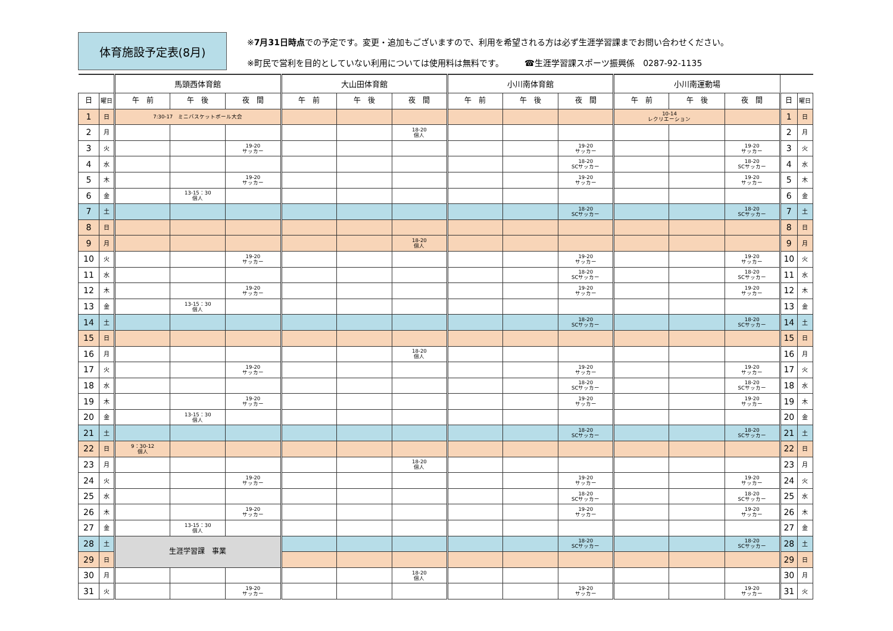体育施設予定表(8月)
※7月31日時点での予定です。変更・追加もございますので、利用を希望される方は必ず生涯学習課までお問い合わせください。
※町民で営利を目的としていない利用については使用料は無料です。　　　☎生涯学習課スポーツ振興係　0287-92-1135
| | | 馬頭西体育館 | | | 大山田体育館 | | | 小川南体育館 | | | 小川南運動場 | | | | |
| --- | --- | --- | --- | --- | --- | --- | --- | --- | --- | --- | --- | --- | --- | --- | --- |
| 日 | 曜日 | 午 前 | 午 後 | 夜 間 | 午 前 | 午 後 | 夜 間 | 午 前 | 午 後 | 夜 間 | 午 前 | 午 後 | 夜 間 | 日 | 曜日 |
| 1 | 日 | 7:30-17 ミニバスケットボール大会 | | | | | | | | | 10-14 レクリエーション | | | 1 | 日 |
| 2 | 月 | | | | | | 18-20 個人 | | | | | | | 2 | 月 |
| 3 | 火 | | | 19-20 サッカー | | | | | | 19-20 サッカー | | | 19-20 サッカー | 3 | 火 |
| 4 | 水 | | | | | | | | | 18-20 SCサッカー | | | 18-20 SCサッカー | 4 | 水 |
| 5 | 木 | | | 19-20 サッカー | | | | | | 19-20 サッカー | | | 19-20 サッカー | 5 | 木 |
| 6 | 金 | | 13-15：30 個人 | | | | | | | | | | | 6 | 金 |
| 7 | 土 | | | | | | | | | 18-20 SCサッカー | | | 18-20 SCサッカー | 7 | 土 |
| 8 | 日 | | | | | | | | | | | | | 8 | 日 |
| 9 | 月 | | | | | | 18-20 個人 | | | | | | | 9 | 月 |
| 10 | 火 | | | 19-20 サッカー | | | | | | 19-20 サッカー | | | 19-20 サッカー | 10 | 火 |
| 11 | 水 | | | | | | | | | 18-20 SCサッカー | | | 18-20 SCサッカー | 11 | 水 |
| 12 | 木 | | | 19-20 サッカー | | | | | | 19-20 サッカー | | | 19-20 サッカー | 12 | 木 |
| 13 | 金 | | 13-15：30 個人 | | | | | | | | | | | 13 | 金 |
| 14 | 土 | | | | | | | | | 18-20 SCサッカー | | | 18-20 SCサッカー | 14 | 土 |
| 15 | 日 | | | | | | | | | | | | | 15 | 日 |
| 16 | 月 | | | | | | 18-20 個人 | | | | | | | 16 | 月 |
| 17 | 火 | | | 19-20 サッカー | | | | | | 19-20 サッカー | | | 19-20 サッカー | 17 | 火 |
| 18 | 水 | | | | | | | | | 18-20 SCサッカー | | | 18-20 SCサッカー | 18 | 水 |
| 19 | 木 | | | 19-20 サッカー | | | | | | 19-20 サッカー | | | 19-20 サッカー | 19 | 木 |
| 20 | 金 | | 13-15：30 個人 | | | | | | | | | | | 20 | 金 |
| 21 | 土 | | | | | | | | | 18-20 SCサッカー | | | 18-20 SCサッカー | 21 | 土 |
| 22 | 日 | 9：30-12 個人 | | | | | | | | | | | | 22 | 日 |
| 23 | 月 | | | | | | 18-20 個人 | | | | | | | 23 | 月 |
| 24 | 火 | | | 19-20 サッカー | | | | | | 19-20 サッカー | | | 19-20 サッカー | 24 | 火 |
| 25 | 水 | | | | | | | | | 18-20 SCサッカー | | | 18-20 SCサッカー | 25 | 水 |
| 26 | 木 | | | 19-20 サッカー | | | | | | 19-20 サッカー | | | 19-20 サッカー | 26 | 木 |
| 27 | 金 | | 13-15：30 個人 | | | | | | | | | | | 27 | 金 |
| 28 | 土 | 生涯学習課 事業 | | | | | | | | 18-20 SCサッカー | | | 18-20 SCサッカー | 28 | 土 |
| 29 | 日 | | | | | | | | | | | | | 29 | 日 |
| 30 | 月 | | | | | | 18-20 個人 | | | | | | | 30 | 月 |
| 31 | 火 | | | 19-20 サッカー | | | | | | 19-20 サッカー | | | 19-20 サッカー | 31 | 火 |